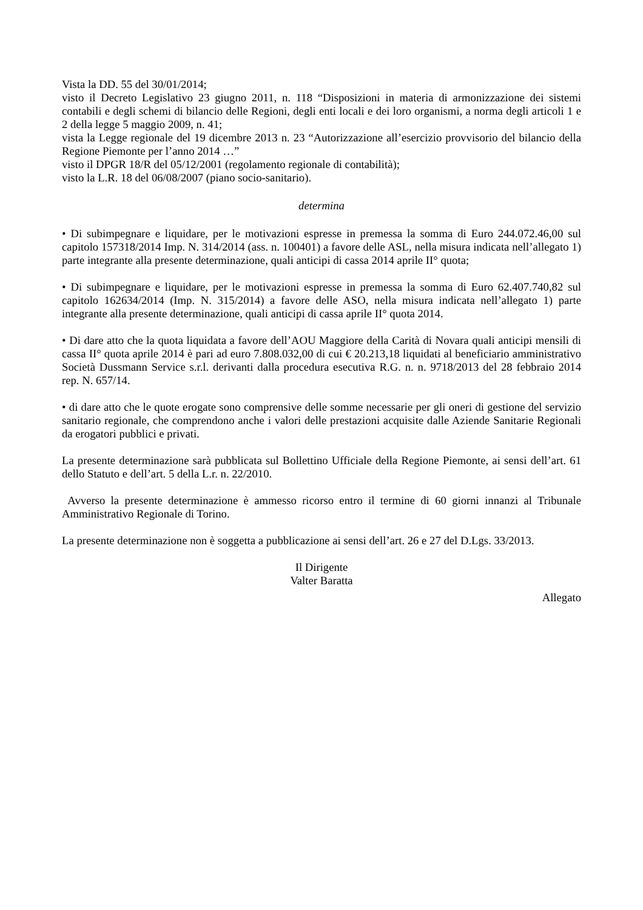Vista la DD. 55 del 30/01/2014;
visto il Decreto Legislativo 23 giugno 2011, n. 118 “Disposizioni in materia di armonizzazione dei sistemi contabili e degli schemi di bilancio delle Regioni, degli enti locali e dei loro organismi, a norma degli articoli 1 e 2 della legge 5 maggio 2009, n. 41;
vista la Legge regionale del 19 dicembre 2013 n. 23 “Autorizzazione all’esercizio provvisorio del bilancio della Regione Piemonte per l’anno 2014 …”
visto il DPGR 18/R del 05/12/2001 (regolamento regionale di contabilità);
visto la L.R. 18 del 06/08/2007 (piano socio-sanitario).
determina
• Di subimpegnare e liquidare, per le motivazioni espresse in premessa la somma di Euro 244.072.46,00 sul capitolo 157318/2014 Imp. N. 314/2014 (ass. n. 100401) a favore delle ASL, nella misura indicata nell’allegato 1) parte integrante alla presente determinazione, quali anticipi di cassa 2014 aprile II° quota;
• Di subimpegnare e liquidare, per le motivazioni espresse in premessa la somma di Euro 62.407.740,82 sul capitolo 162634/2014 (Imp. N. 315/2014) a favore delle ASO, nella misura indicata nell’allegato 1) parte integrante alla presente determinazione, quali anticipi di cassa aprile II° quota 2014.
• Di dare atto che la quota liquidata a favore dell’AOU Maggiore della Carità di Novara quali anticipi mensili di cassa II° quota aprile 2014 è pari ad euro 7.808.032,00 di cui € 20.213,18 liquidati al beneficiario amministrativo Società Dussmann Service s.r.l. derivanti dalla procedura esecutiva R.G. n. n. 9718/2013 del 28 febbraio 2014 rep. N. 657/14.
• di dare atto che le quote erogate sono comprensive delle somme necessarie per gli oneri di gestione del servizio sanitario regionale, che comprendono anche i valori delle prestazioni acquisite dalle Aziende Sanitarie Regionali da erogatori pubblici e privati.
La presente determinazione sarà pubblicata sul Bollettino Ufficiale della Regione Piemonte, ai sensi dell’art. 61 dello Statuto e dell’art. 5 della L.r. n. 22/2010.
Avverso la presente determinazione è ammesso ricorso entro il termine di 60 giorni innanzi al Tribunale Amministrativo Regionale di Torino.
La presente determinazione non è soggetta a pubblicazione ai sensi dell’art. 26 e 27 del D.Lgs. 33/2013.
Il Dirigente
Valter Baratta
Allegato